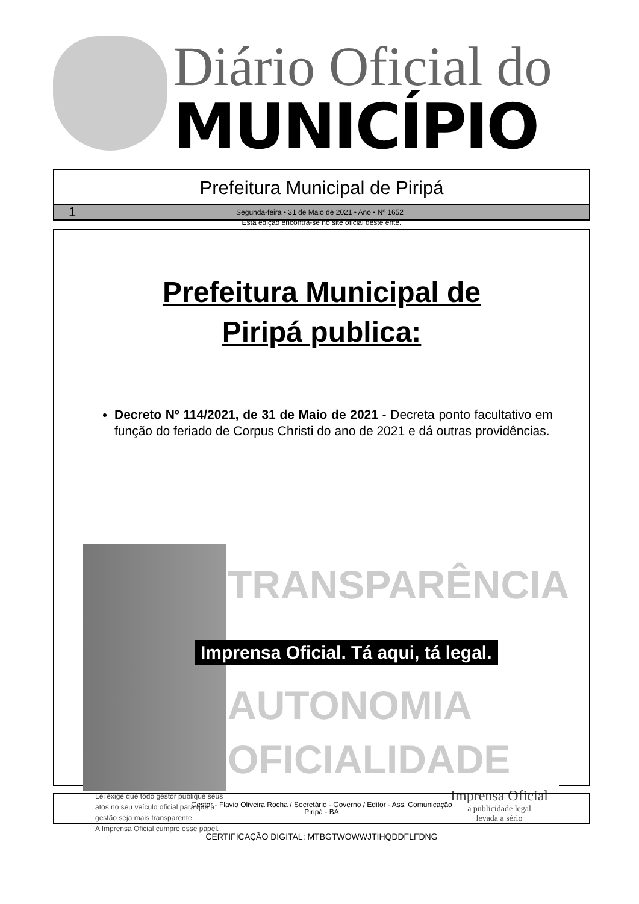Diário Oficial do
MUNICÍPIO
Prefeitura Municipal de Piripá
1 Segunda-feira • 31 de Maio de 2021 • Ano • Nº 1652
Esta edição encontra-se no site oficial deste ente.
Prefeitura Municipal de
Piripá publica:
Decreto Nº 114/2021, de 31 de Maio de 2021 - Decreta ponto facultativo em função do feriado de Corpus Christi do ano de 2021 e dá outras providências.
TRANSPARÊNCIA
Imprensa Oficial. Tá aqui, tá legal.
AUTONOMIA
OFICIALIDADE
Lei exige que todo gestor publique seus
atos no seu veículo oficial para que a
gestão seja mais transparente.
A Imprensa Oficial cumpre esse papel.
Imprensa Oficial
a publicidade legal
levada a sério
Gestor - Flavio Oliveira Rocha / Secretário - Governo / Editor - Ass. Comunicação
Piripá - BA
CERTIFICAÇÃO DIGITAL: MTBGTWOWWJTIHQDDFLFDNG